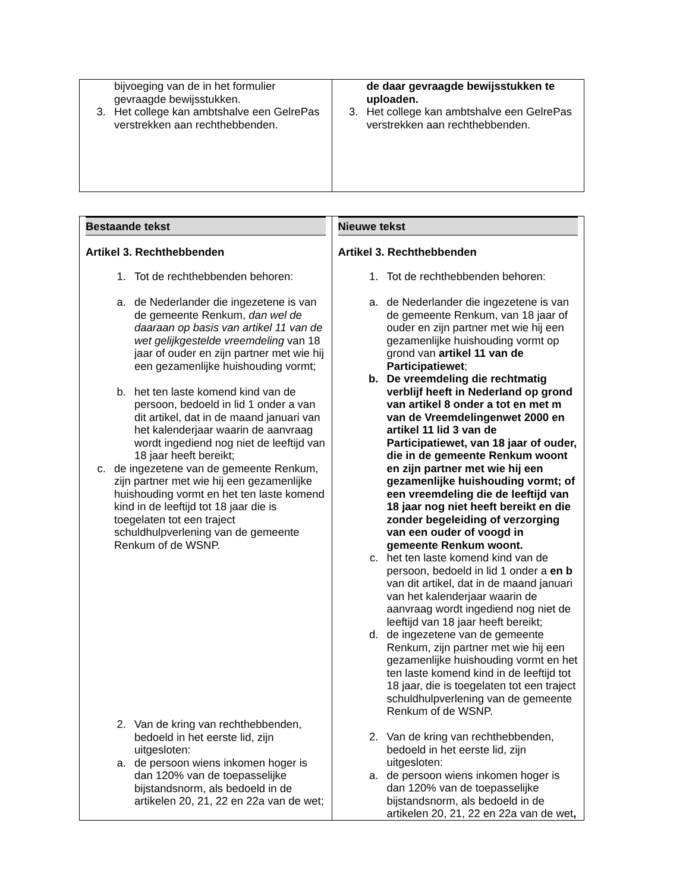| bijvoeging van de in het formulier gevraagde bewijsstukken. 3. Het college kan ambtshalve een GelrePas verstrekken aan rechthebbenden. | de daar gevraagde bewijsstukken te uploaden. 3. Het college kan ambtshalve een GelrePas verstrekken aan rechthebbenden. |
| Bestaande tekst Artikel 3. Rechthebbenden 1. Tot de rechthebbenden behoren: a. de Nederlander die ingezetene is van de gemeente Renkum, dan wel de daaraan op basis van artikel 11 van de wet gelijkgestelde vreemdeling van 18 jaar of ouder en zijn partner met wie hij een gezamenlijke huishouding vormt; b. het ten laste komend kind van de persoon, bedoeld in lid 1 onder a van dit artikel, dat in de maand januari van het kalenderjaar waarin de aanvraag wordt ingediend nog niet de leeftijd van 18 jaar heeft bereikt; c. de ingezetene van de gemeente Renkum, zijn partner met wie hij een gezamenlijke huishouding vormt en het ten laste komend kind in de leeftijd tot 18 jaar die is toegelaten tot een traject schuldhulpverlening van de gemeente Renkum of de WSNP. 2. Van de kring van rechthebbenden, bedoeld in het eerste lid, zijn uitgesloten: a. de persoon wiens inkomen hoger is dan 120% van de toepasselijke bijstandsnorm, als bedoeld in de artikelen 20, 21, 22 en 22a van de wet; | Nieuwe tekst Artikel 3. Rechthebbenden 1. Tot de rechthebbenden behoren: a. de Nederlander die ingezetene is van de gemeente Renkum, van 18 jaar of ouder en zijn partner met wie hij een gezamenlijke huishouding vormt op grond van artikel 11 van de Participatiewet ; b. De vreemdeling die rechtmatig verblijf heeft in Nederland op grond van artikel 8 onder a tot en met m van de Vreemdelingenwet 2000 en artikel 11 lid 3 van de Participatiewet, van 18 jaar of ouder, die in de gemeente Renkum woont en zijn partner met wie hij een gezamenlijke huishouding vormt; of een vreemdeling die de leeftijd van 18 jaar nog niet heeft bereikt en die zonder begeleiding of verzorging van een ouder of voogd in gemeente Renkum woont. c. het ten laste komend kind van de persoon, bedoeld in lid 1 onder a en b van dit artikel, dat in de maand januari van het kalenderjaar waarin de aanvraag wordt ingediend nog niet de leeftijd van 18 jaar heeft bereikt; d. de ingezetene van de gemeente Renkum, zijn partner met wie hij een gezamenlijke huishouding vormt en het ten laste komend kind in de leeftijd tot 18 jaar, die is toegelaten tot een traject schuldhulpverlening van de gemeente Renkum of de WSNP. 2. Van de kring van rechthebbenden, bedoeld in het eerste lid, zijn uitgesloten: a. de persoon wiens inkomen hoger is dan 120% van de toepasselijke bijstandsnorm, als bedoeld in de artikelen 20, 21, 22 en 22a van de wet , |